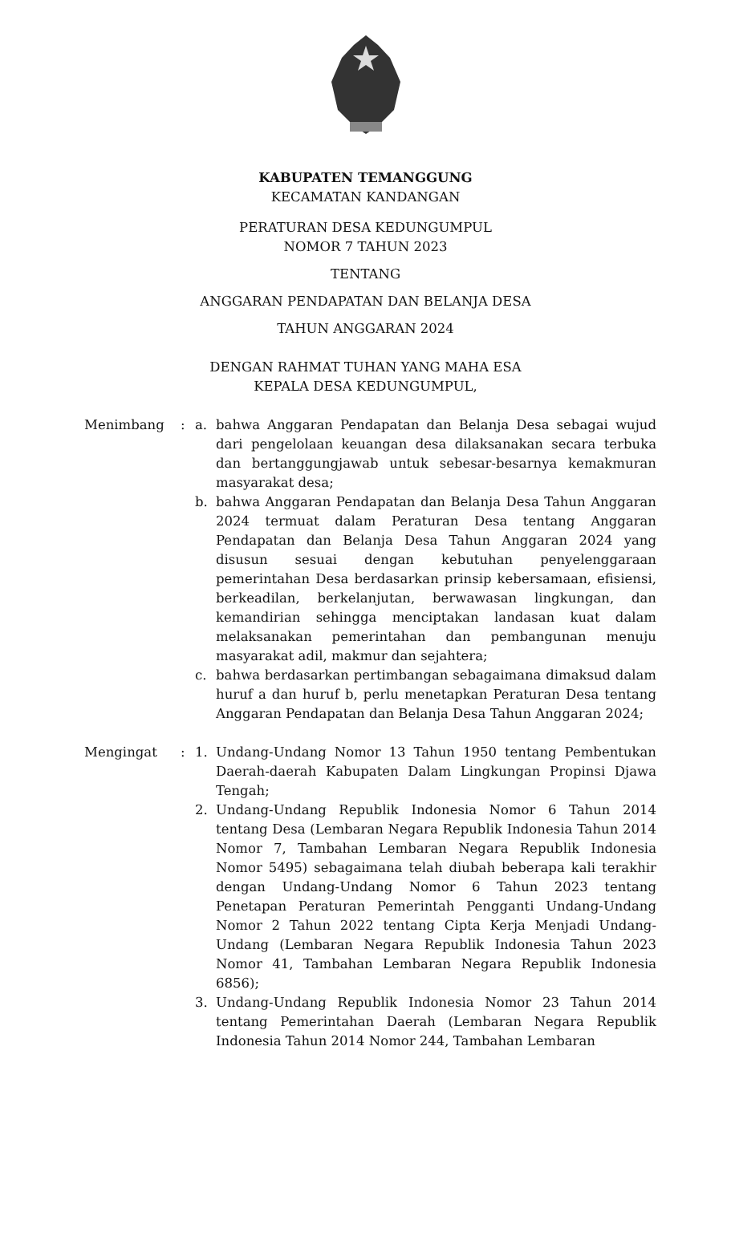KABUPATEN TEMANGGUNG
KECAMATAN KANDANGAN
PERATURAN DESA KEDUNGUMPUL
NOMOR 7 TAHUN 2023
TENTANG
ANGGARAN PENDAPATAN DAN BELANJA DESA
TAHUN ANGGARAN 2024
DENGAN RAHMAT TUHAN YANG MAHA ESA
KEPALA DESA KEDUNGUMPUL,
| Menimbang | : | a. | bahwa Anggaran Pendapatan dan Belanja Desa sebagai wujud dari pengelolaan keuangan desa dilaksanakan secara terbuka dan bertanggungjawab untuk sebesar-besarnya kemakmuran masyarakat desa; |
| | | b. | bahwa Anggaran Pendapatan dan Belanja Desa Tahun Anggaran 2024 termuat dalam Peraturan Desa tentang Anggaran Pendapatan dan Belanja Desa Tahun Anggaran 2024 yang disusun sesuai dengan kebutuhan penyelenggaraan pemerintahan Desa berdasarkan prinsip kebersamaan, efisiensi, berkeadilan, berkelanjutan, berwawasan lingkungan, dan kemandirian sehingga menciptakan landasan kuat dalam melaksanakan pemerintahan dan pembangunan menuju masyarakat adil, makmur dan sejahtera; |
| | | c. | bahwa berdasarkan pertimbangan sebagaimana dimaksud dalam huruf a dan huruf b, perlu menetapkan Peraturan Desa tentang Anggaran Pendapatan dan Belanja Desa Tahun Anggaran 2024; |
| Mengingat | : | 1. | Undang-Undang Nomor 13 Tahun 1950 tentang Pembentukan Daerah-daerah Kabupaten Dalam Lingkungan Propinsi Djawa Tengah; |
| | | 2. | Undang-Undang Republik Indonesia Nomor 6 Tahun 2014 tentang Desa (Lembaran Negara Republik Indonesia Tahun 2014 Nomor 7, Tambahan Lembaran Negara Republik Indonesia Nomor 5495) sebagaimana telah diubah beberapa kali terakhir dengan Undang-Undang Nomor 6 Tahun 2023 tentang Penetapan Peraturan Pemerintah Pengganti Undang-Undang Nomor 2 Tahun 2022 tentang Cipta Kerja Menjadi Undang-Undang (Lembaran Negara Republik Indonesia Tahun 2023 Nomor 41, Tambahan Lembaran Negara Republik Indonesia 6856); |
| | | 3. | Undang-Undang Republik Indonesia Nomor 23 Tahun 2014 tentang Pemerintahan Daerah (Lembaran Negara Republik Indonesia Tahun 2014 Nomor 244, Tambahan Lembaran |